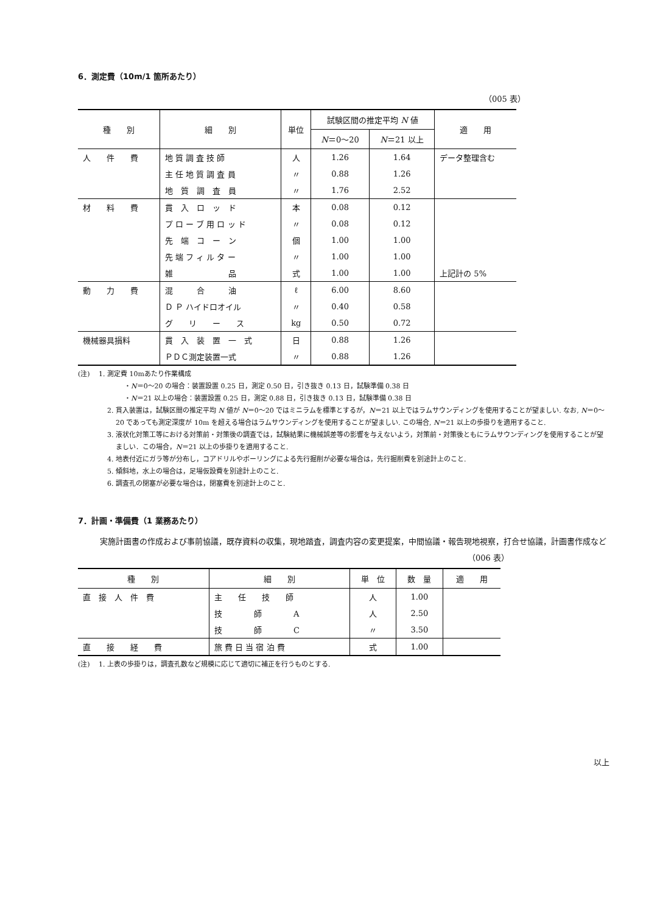6．測定費（10m/1 箇所あたり）
（005 表）
| 種 別 | 細 別 | 単位 | 試験区間の推定平均 N 値 | | 適 用 |
| --- | --- | --- | --- | --- | --- |
| | | | N ＝0〜20 | N ＝21 以上 | |
| 人 件 費 | 地 質 調 査 技 師 | 人 | 1.26 | 1.64 | データ整理含む |
| | 主 任 地 質 調 査 員 | 〃 | 0.88 | 1.26 | |
| | 地 質 調 査 員 | 〃 | 1.76 | 2.52 | |
| 材 料 費 | 貫 入 ロ ッ ド | 本 | 0.08 | 0.12 | |
| | プ ロ ー ブ 用 ロ ッ ド | 〃 | 0.08 | 0.12 | |
| | 先 端 コ ー ン | 個 | 1.00 | 1.00 | |
| | 先 端 フ ィ ル タ ー | 〃 | 1.00 | 1.00 | |
| | 雑 品 | 式 | 1.00 | 1.00 | 上記計の 5% |
| 動 力 費 | 混 合 油 | ℓ | 6.00 | 8.60 | |
| | Ｄ Ｐ ハイドロオイル | 〃 | 0.40 | 0.58 | |
| | グ リ ー ス | kg | 0.50 | 0.72 | |
| 機械器具損料 | 貫 入 装 置 一 式 | 日 | 0.88 | 1.26 | |
| | ＰＤＣ測定装置一式 | 〃 | 0.88 | 1.26 | |
(注)　 1. 測定費 10mあたり作業構成
・N＝0〜20 の場合：装置設置 0.25 日，測定 0.50 日，引き抜き 0.13 日，試験準備 0.38 日
・N＝21 以上の場合：装置設置 0.25 日，測定 0.88 日，引き抜き 0.13 日，試験準備 0.38 日
2. 貫入装置は，試験区間の推定平均 N 値が N＝0〜20 ではミニラムを標準とするが，N＝21 以上ではラムサウンディングを使用することが望ましい. なお, N＝0〜20 であっても測定深度が 10m を超える場合はラムサウンディングを使用することが望ましい. この場合, N＝21 以上の歩掛りを適用すること.
3. 液状化対策工等における対策前・対策後の調査では，試験結果に機械誤差等の影響を与えないよう，対策前・対策後ともにラムサウンディングを使用することが望ましい．この場合，N＝21 以上の歩掛りを適用すること.
4. 地表付近にガラ等が分布し，コアドリルやボーリングによる先行掘削が必要な場合は，先行掘削費を別途計上のこと.
5. 傾斜地，水上の場合は，足場仮設費を別途計上のこと.
6. 調査孔の閉塞が必要な場合は，閉塞費を別途計上のこと.
7．計画・準備費（1 業務あたり）
実施計画書の作成および事前協議，既存資料の収集，現地踏査，調査内容の変更提案，中間協議・報告現地視察，打合せ協議，計画書作成など
（006 表）
| 種 別 | 細 別 | 単 位 | 数 量 | 適 用 |
| --- | --- | --- | --- | --- |
| 直 接 人 件 費 | 主 任 技 師 | 人 | 1.00 | |
| | 技 師 A | 人 | 2.50 | |
| | 技 師 C | 〃 | 3.50 | |
| 直 接 経 費 | 旅 費 日 当 宿 泊 費 | 式 | 1.00 | |
(注)　 1. 上表の歩掛りは，調査孔数など規模に応じて適切に補正を行うものとする.
以上